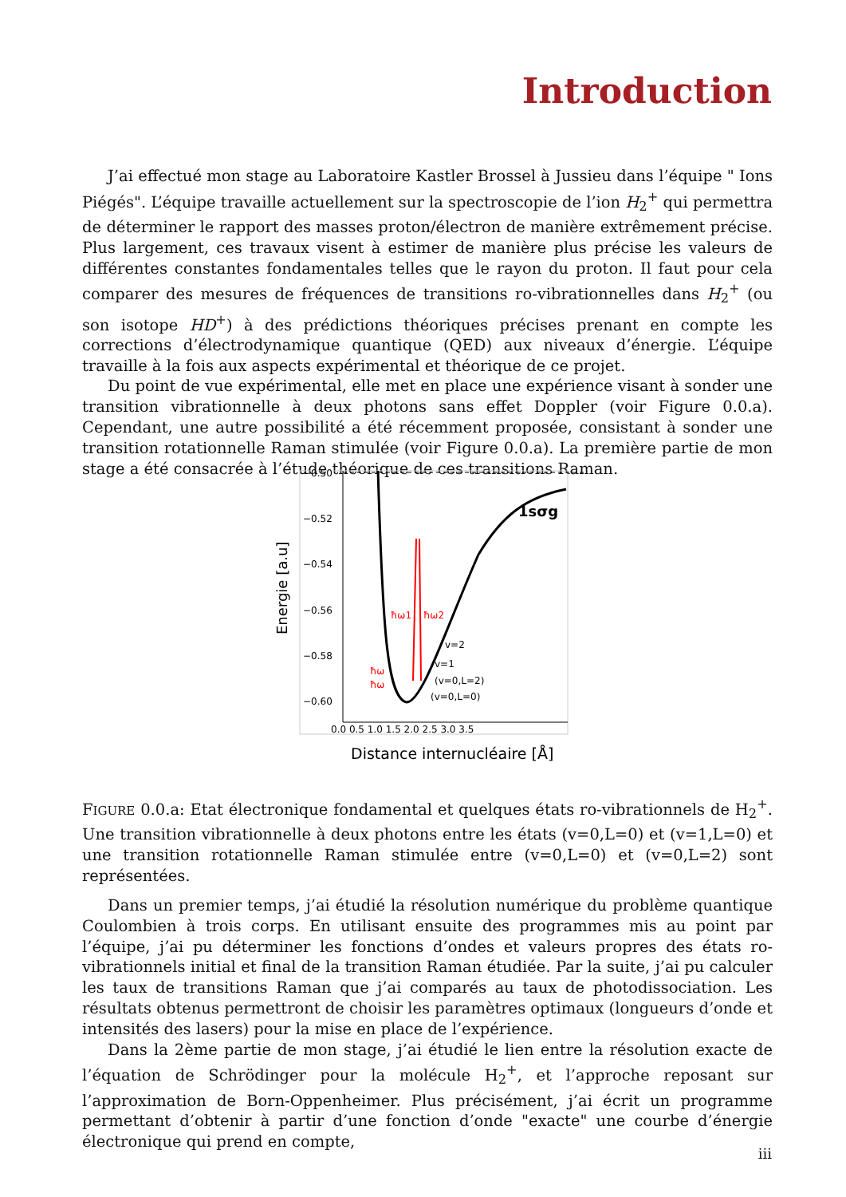Introduction
J’ai effectué mon stage au Laboratoire Kastler Brossel à Jussieu dans l’équipe " Ions Piégés". L’équipe travaille actuellement sur la spectroscopie de l’ion H<sub>2</sub><sup>+</sup> qui permettra de déterminer le rapport des masses proton/électron de manière extrêmement précise. Plus largement, ces travaux visent à estimer de manière plus précise les valeurs de différentes constantes fondamentales telles que le rayon du proton. Il faut pour cela comparer des mesures de fréquences de transitions ro-vibrationnelles dans H<sub>2</sub><sup>+</sup> (ou son isotope HD<sup>+</sup>) à des prédictions théoriques précises prenant en compte les corrections d’électrodynamique quantique (QED) aux niveaux d’énergie. L’équipe travaille à la fois aux aspects expérimental et théorique de ce projet.
Du point de vue expérimental, elle met en place une expérience visant à sonder une transition vibrationnelle à deux photons sans effet Doppler (voir Figure 0.0.a). Cependant, une autre possibilité a été récemment proposée, consistant à sonder une transition rotationnelle Raman stimulée (voir Figure 0.0.a). La première partie de mon stage a été consacrée à l’étude théorique de ces transitions Raman.
−0.50
−0.52
−0.54
−0.56
−0.58
−0.60
0.0 0.5 1.0 1.5 2.0 2.5 3.0 3.5
1sσg
ħω1
ħω2
v=2
v=1
(v=0,L=2)
(v=0,L=0)
ħω
ħω
Energie [a.u]
Distance internucléaire [Å]
FIGURE 0.0.a: Etat électronique fondamental et quelques états ro-vibrationnels de H<sub>2</sub><sup>+</sup>. Une transition vibrationnelle à deux photons entre les états (v=0,L=0) et (v=1,L=0) et une transition rotationnelle Raman stimulée entre (v=0,L=0) et (v=0,L=2) sont représentées.
Dans un premier temps, j’ai étudié la résolution numérique du problème quantique Coulombien à trois corps. En utilisant ensuite des programmes mis au point par l’équipe, j’ai pu déterminer les fonctions d’ondes et valeurs propres des états ro-vibrationnels initial et final de la transition Raman étudiée. Par la suite, j’ai pu calculer les taux de transitions Raman que j’ai comparés au taux de photodissociation. Les résultats obtenus permettront de choisir les paramètres optimaux (longueurs d’onde et intensités des lasers) pour la mise en place de l’expérience.
Dans la 2ème partie de mon stage, j’ai étudié le lien entre la résolution exacte de l’équation de Schrödinger pour la molécule H<sub>2</sub><sup>+</sup>, et l’approche reposant sur l’approximation de Born-Oppenheimer. Plus précisément, j’ai écrit un programme permettant d’obtenir à partir d’une fonction d’onde "exacte" une courbe d’énergie électronique qui prend en compte,
iii